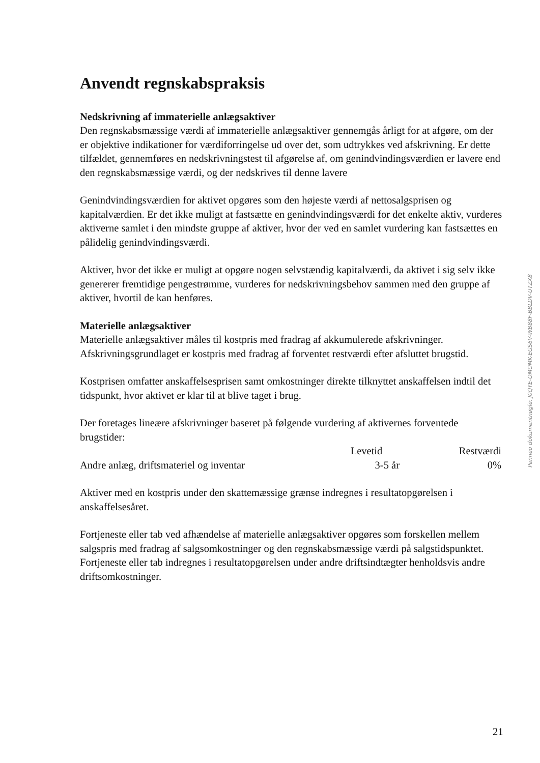Anvendt regnskabspraksis
Nedskrivning af immaterielle anlægsaktiver
Den regnskabsmæssige værdi af immaterielle anlægsaktiver gennemgås årligt for at afgøre, om der er objektive indikationer for værdiforringelse ud over det, som udtrykkes ved afskrivning. Er dette tilfældet, gennemføres en nedskrivningstest til afgørelse af, om genindvindingsværdien er lavere end den regnskabsmæssige værdi, og der nedskrives til denne lavere
Genindvindingsværdien for aktivet opgøres som den højeste værdi af nettosalgsprisen og kapitalværdien. Er det ikke muligt at fastsætte en genindvindingsværdi for det enkelte aktiv, vurderes aktiverne samlet i den mindste gruppe af aktiver, hvor der ved en samlet vurdering kan fastsættes en pålidelig genindvindingsværdi.
Aktiver, hvor det ikke er muligt at opgøre nogen selvstændig kapitalværdi, da aktivet i sig selv ikke genererer fremtidige pengestrømme, vurderes for nedskrivningsbehov sammen med den gruppe af aktiver, hvortil de kan henføres.
Materielle anlægsaktiver
Materielle anlægsaktiver måles til kostpris med fradrag af akkumulerede afskrivninger. Afskrivningsgrundlaget er kostpris med fradrag af forventet restværdi efter afsluttet brugstid.
Kostprisen omfatter anskaffelsesprisen samt omkostninger direkte tilknyttet anskaffelsen indtil det tidspunkt, hvor aktivet er klar til at blive taget i brug.
Der foretages lineære afskrivninger baseret på følgende vurdering af aktivernes forventede brugstider:
| | Levetid | Restværdi |
| --- | --- | --- |
| Andre anlæg, driftsmateriel og inventar | 3-5 år | 0% |
Aktiver med en kostpris under den skattemæssige grænse indregnes i resultatopgørelsen i anskaffelsesåret.
Fortjeneste eller tab ved afhændelse af materielle anlægsaktiver opgøres som forskellen mellem salgspris med fradrag af salgsomkostninger og den regnskabsmæssige værdi på salgstidspunktet. Fortjeneste eller tab indregnes i resultatopgørelsen under andre driftsindtægter henholdsvis andre driftsomkostninger.
Penneo dokumentnøgle: J0QYE-OMOMK-EGS6V-WB88F-BBLDV-UTZX8
21